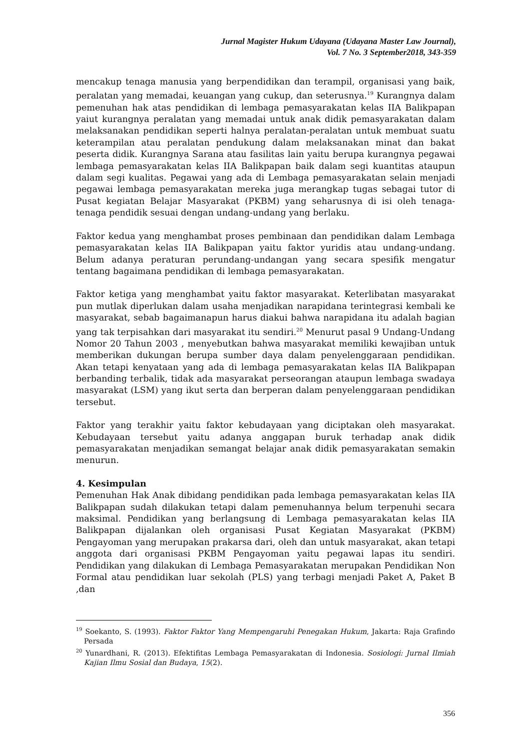Jurnal Magister Hukum Udayana (Udayana Master Law Journal),
Vol. 7 No. 3 September2018, 343-359
mencakup tenaga manusia yang berpendidikan dan terampil, organisasi yang baik, peralatan yang memadai, keuangan yang cukup, dan seterusnya.<sup>19</sup> Kurangnya dalam pemenuhan hak atas pendidikan di lembaga pemasyarakatan kelas IIA Balikpapan yaiut kurangnya peralatan yang memadai untuk anak didik pemasyarakatan dalam melaksanakan pendidikan seperti halnya peralatan-peralatan untuk membuat suatu keterampilan atau peralatan pendukung dalam melaksanakan minat dan bakat peserta didik. Kurangnya Sarana atau fasilitas lain yaitu berupa kurangnya pegawai lembaga pemasyarakatan kelas IIA Balikpapan baik dalam segi kuantitas ataupun dalam segi kualitas. Pegawai yang ada di Lembaga pemasyarakatan selain menjadi pegawai lembaga pemasyarakatan mereka juga merangkap tugas sebagai tutor di Pusat kegiatan Belajar Masyarakat (PKBM) yang seharusnya di isi oleh tenaga-tenaga pendidik sesuai dengan undang-undang yang berlaku.
Faktor kedua yang menghambat proses pembinaan dan pendidikan dalam Lembaga pemasyarakatan kelas IIA Balikpapan yaitu faktor yuridis atau undang-undang. Belum adanya peraturan perundang-undangan yang secara spesifik mengatur tentang bagaimana pendidikan di lembaga pemasyarakatan.
Faktor ketiga yang menghambat yaitu faktor masyarakat. Keterlibatan masyarakat pun mutlak diperlukan dalam usaha menjadikan narapidana terintegrasi kembali ke masyarakat, sebab bagaimanapun harus diakui bahwa narapidana itu adalah bagian yang tak terpisahkan dari masyarakat itu sendiri.<sup>20</sup> Menurut pasal 9 Undang-Undang Nomor 20 Tahun 2003 , menyebutkan bahwa masyarakat memiliki kewajiban untuk memberikan dukungan berupa sumber daya dalam penyelenggaraan pendidikan. Akan tetapi kenyataan yang ada di lembaga pemasyarakatan kelas IIA Balikpapan berbanding terbalik, tidak ada masyarakat perseorangan ataupun lembaga swadaya masyarakat (LSM) yang ikut serta dan berperan dalam penyelenggaraan pendidikan tersebut.
Faktor yang terakhir yaitu faktor kebudayaan yang diciptakan oleh masyarakat. Kebudayaan tersebut yaitu adanya anggapan buruk terhadap anak didik pemasyarakatan menjadikan semangat belajar anak didik pemasyarakatan semakin menurun.
4. Kesimpulan
Pemenuhan Hak Anak dibidang pendidikan pada lembaga pemasyarakatan kelas IIA Balikpapan sudah dilakukan tetapi dalam pemenuhannya belum terpenuhi secara maksimal. Pendidikan yang berlangsung di Lembaga pemasyarakatan kelas IIA Balikpapan dijalankan oleh organisasi Pusat Kegiatan Masyarakat (PKBM) Pengayoman yang merupakan prakarsa dari, oleh dan untuk masyarakat, akan tetapi anggota dari organisasi PKBM Pengayoman yaitu pegawai lapas itu sendiri. Pendidikan yang dilakukan di Lembaga Pemasyarakatan merupakan Pendidikan Non Formal atau pendidikan luar sekolah (PLS) yang terbagi menjadi Paket A, Paket B ,dan
<sup>19</sup> Soekanto, S. (1993). Faktor Faktor Yang Mempengaruhi Penegakan Hukum, Jakarta: Raja Grafindo Persada
<sup>20</sup> Yunardhani, R. (2013). Efektifitas Lembaga Pemasyarakatan di Indonesia. Sosiologi: Jurnal Ilmiah Kajian Ilmu Sosial dan Budaya, 15(2).
356